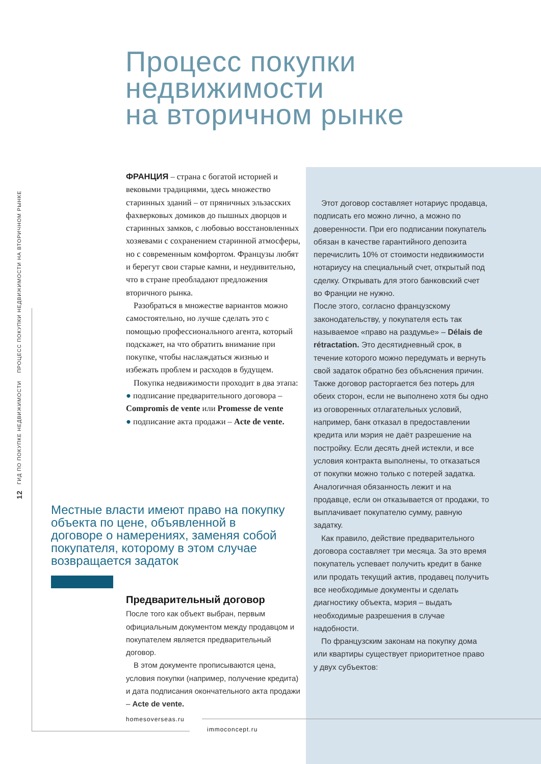Процесс покупки
недвижимости
на вторичном рынке
12 ГИД ПО ПОКУПКЕ НЕДВИЖИМОСТИ ПРОЦЕСС ПОКУПКИ НЕДВИЖИМОСТИ НА ВТОРИЧНОМ РЫНКЕ
ФРАНЦИЯ – страна с богатой историей и вековыми традициями, здесь множество старинных зданий – от пряничных эльзасских фахверковых домиков до пышных дворцов и старинных замков, с любовью восстановленных хозяевами с сохранением старинной атмосферы, но с современным комфортом. Французы любят и берегут свои старые камни, и неудивительно, что в стране преобладают предложения вторичного рынка.
Разобраться в множестве вариантов можно самостоятельно, но лучше сделать это с помощью профессионального агента, который подскажет, на что обратить внимание при покупке, чтобы наслаждаться жизнью и избежать проблем и расходов в будущем.
Покупка недвижимости проходит в два этапа:
● подписание предварительного договора – Compromis de vente или Promesse de vente
● подписание акта продажи – Acte de vente.
Этот договор составляет нотариус продавца, подписать его можно лично, а можно по доверенности. При его подписании покупатель обязан в качестве гарантийного депозита перечислить 10% от стоимости недвижимости нотариусу на специальный счет, открытый под сделку. Открывать для этого банковский счет во Франции не нужно.
После этого, согласно французскому законодательству, у покупателя есть так называемое «право на раздумье» – Délais de rétractation. Это десятидневный срок, в течение которого можно передумать и вернуть свой задаток обратно без объяснения причин. Также договор расторгается без потерь для обеих сторон, если не выполнено хотя бы одно из оговоренных отлагательных условий, например, банк отказал в предоставлении кредита или мэрия не даёт разрешение на постройку. Если десять дней истекли, и все условия контракта выполнены, то отказаться от покупки можно только с потерей задатка. Аналогичная обязанность лежит и на продавце, если он отказывается от продажи, то выплачивает покупателю сумму, равную задатку.
Как правило, действие предварительного договора составляет три месяца. За это время покупатель успевает получить кредит в банке или продать текущий актив, продавец получить все необходимые документы и сделать диагностику объекта, мэрия – выдать необходимые разрешения в случае надобности.
По французским законам на покупку дома или квартиры существует приоритетное право у двух субъектов:
Местные власти имеют право на покупку объекта по цене, объявленной в договоре о намерениях, заменяя собой покупателя, которому в этом случае возвращается задаток
Предварительный договор
После того как объект выбран, первым официальным документом между продавцом и покупателем является предварительный договор.
В этом документе прописываются цена, условия покупки (например, получение кредита) и дата подписания окончательного акта продажи – Acte de vente.
homesoverseas.ru
immoconcept.ru